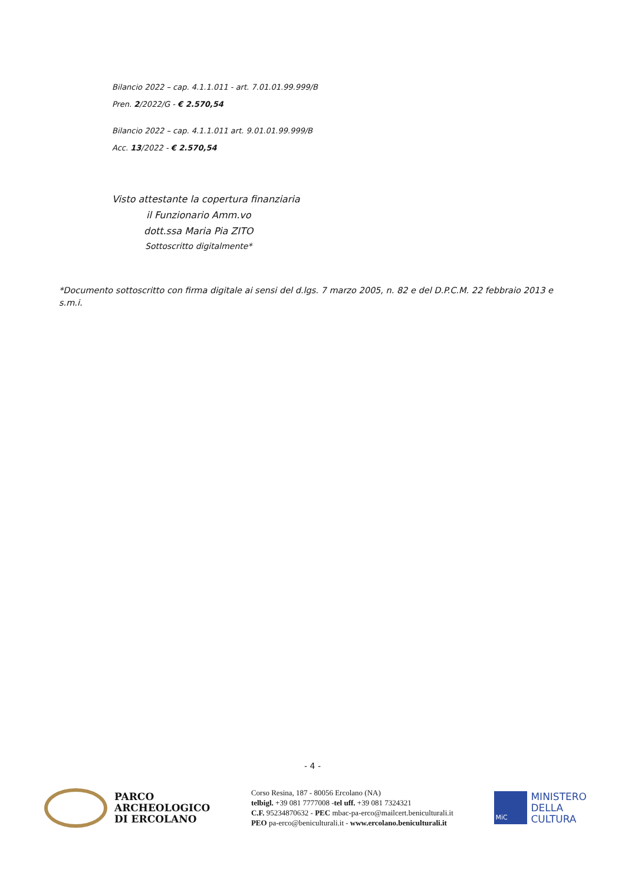Bilancio 2022 – cap. 4.1.1.011 - art. 7.01.01.99.999/B
Pren. 2/2022/G - € 2.570,54
Bilancio 2022 – cap. 4.1.1.011 art. 9.01.01.99.999/B
Acc. 13/2022 - € 2.570,54
Visto attestante la copertura finanziaria
il Funzionario Amm.vo
dott.ssa Maria Pia ZITO
Sottoscritto digitalmente*
*Documento sottoscritto con firma digitale ai sensi del d.lgs. 7 marzo 2005, n. 82 e del D.P.C.M. 22 febbraio 2013 e s.m.i.
- 4 -
PARCO
ARCHEOLOGICO
DI ERCOLANO
Corso Resina, 187 - 80056 Ercolano (NA)
telbigl. +39 081 7777008 -tel uff. +39 081 7324321
C.F. 95234870632 - PEC mbac-pa-erco@mailcert.beniculturali.it
PEO pa-erco@beniculturali.it - www.ercolano.beniculturali.it
MiC
MINISTERO
DELLA
CULTURA